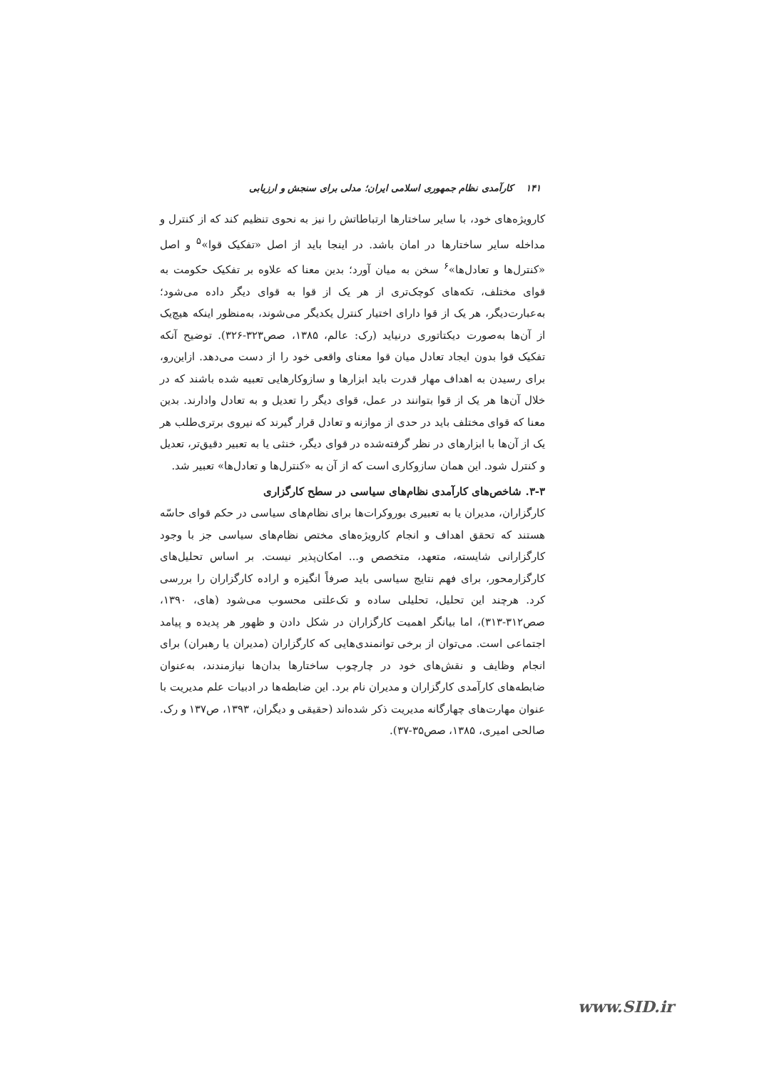۱۴۱ کارآمدی نظام جمهوری اسلامی ایران؛ مدلی برای سنجش و ارزیابی
کارویژه‌های خود، با سایر ساختارها ارتباطاتش را نیز به نحوی تنظیم کند که از کنترل و مداخله سایر ساختارها در امان باشد. در اینجا باید از اصل «تفکیک قوا»<sup>۵</sup> و اصل «کنترل‌ها و تعادل‌ها»<sup>۶</sup> سخن به میان آورد؛ بدین معنا که علاوه بر تفکیک حکومت به قوای مختلف، تکه‌های کوچک‌تری از هر یک از قوا به قوای دیگر داده می‌شود؛ به‌عبارت‌دیگر، هر یک از قوا دارای اختیار کنترل یکدیگر می‌شوند، به‌منظور اینکه هیچ‌یک از آن‌ها به‌صورت دیکتاتوری درنیاید (رک: عالم، ۱۳۸۵، صص۳۲۳-۳۲۶). توضیح آنکه تفکیک قوا بدون ایجاد تعادل میان قوا معنای واقعی خود را از دست می‌دهد. ازاین‌رو، برای رسیدن به اهداف مهار قدرت باید ابزارها و سازوکارهایی تعبیه شده باشند که در خلال آن‌ها هر یک از قوا بتوانند در عمل، قوای دیگر را تعدیل و به تعادل وادارند. بدین معنا که قوای مختلف باید در حدی از موازنه و تعادل قرار گیرند که نیروی برتری‌طلب هر یک از آن‌ها با ابزارهای در نظر گرفته‌شده در قوای دیگر، خنثی یا به تعبیر دقیق‌تر، تعدیل و کنترل شود. این همان سازوکاری است که از آن به «کنترل‌ها و تعادل‌ها» تعبیر شد.
۳-۳. شاخص‌های کارآمدی نظام‌های سیاسی در سطح کارگزاری
کارگزاران، مدیران یا به تعبیری بوروکرات‌ها برای نظام‌های سیاسی در حکم قوای حاسّه هستند که تحقق اهداف و انجام کارویژه‌های مختص نظام‌های سیاسی جز با وجود کارگزارانی شایسته، متعهد، متخصص و... امکان‌پذیر نیست. بر اساس تحلیل‌های کارگزارمحور، برای فهم نتایج سیاسی باید صرفاً انگیزه و اراده کارگزاران را بررسی کرد. هرچند این تحلیل، تحلیلی ساده و تک‌علتی محسوب می‌شود (های، ۱۳۹۰، صص۳۱۲-۳۱۳)، اما بیانگر اهمیت کارگزاران در شکل دادن و ظهور هر پدیده و پیامد اجتماعی است. می‌توان از برخی توانمندی‌هایی که کارگزاران (مدیران یا رهبران) برای انجام وظایف و نقش‌های خود در چارچوب ساختارها بدان‌ها نیازمندند، به‌عنوان ضابطه‌های کارآمدی کارگزاران و مدیران نام برد. این ضابطه‌ها در ادبیات علم مدیریت با عنوان مهارت‌های چهارگانه مدیریت ذکر شده‌اند (حقیقی و دیگران، ۱۳۹۳، ص۱۳۷ و رک. صالحی امیری، ۱۳۸۵، صص۳۵-۳۷).
www.SID.ir